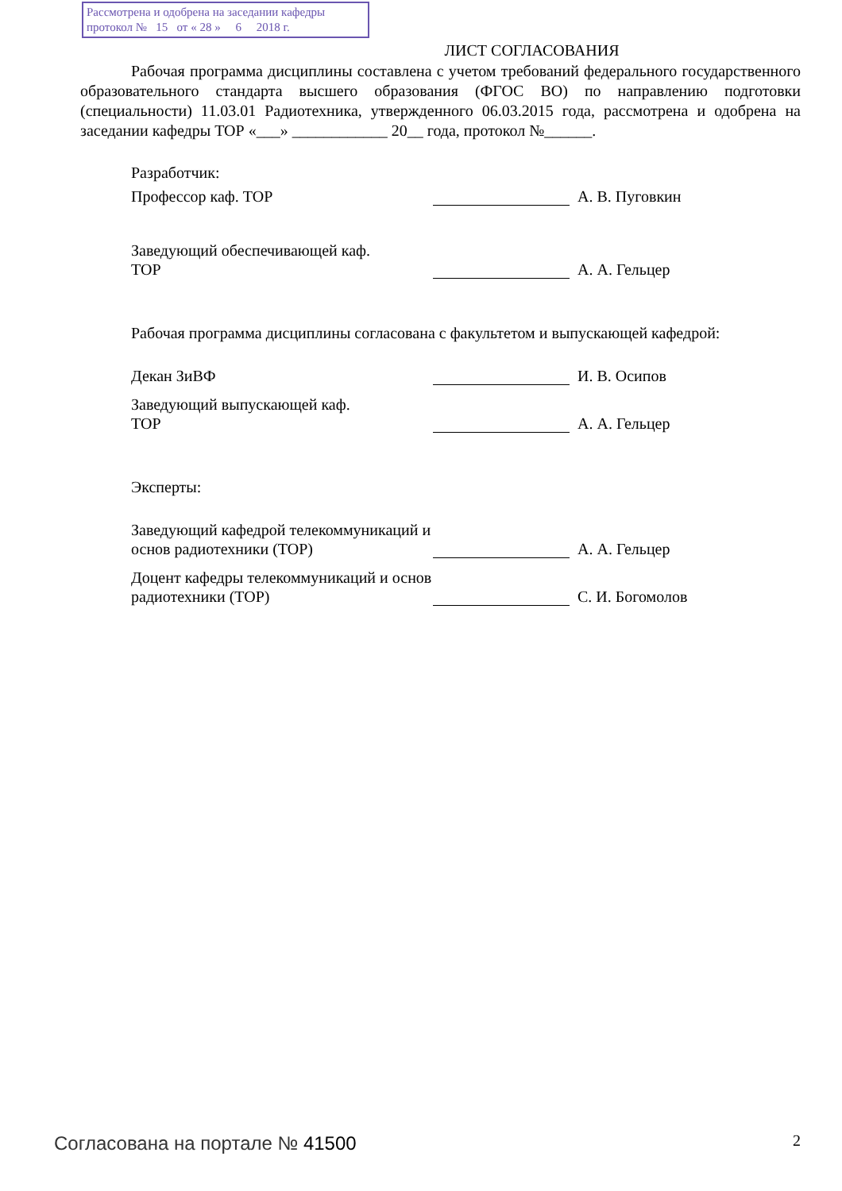Рассмотрена и одобрена на заседании кафедры
протокол № 15 от « 28 » 6 2018 г.
ЛИСТ СОГЛАСОВАНИЯ
Рабочая программа дисциплины составлена с учетом требований федерального государственного образовательного стандарта высшего образования (ФГОС ВО) по направлению подготовки (специальности) 11.03.01 Радиотехника, утвержденного 06.03.2015 года, рассмотрена и одобрена на заседании кафедры ТОР «___» ____________ 20__ года, протокол №______.
Разработчик:
Профессор каф. ТОР А. В. Пуговкин
Заведующий обеспечивающей каф.
ТОР
А. А. Гельцер
Рабочая программа дисциплины согласована с факультетом и выпускающей кафедрой:
Декан ЗиВФ И. В. Осипов
Заведующий выпускающей каф.
ТОР
А. А. Гельцер
Эксперты:
Заведующий кафедрой телекоммуникаций и основ радиотехники (ТОР)
А. А. Гельцер
Доцент кафедры телекоммуникаций и основ радиотехники (ТОР)
С. И. Богомолов
Согласована на портале № 41500 2